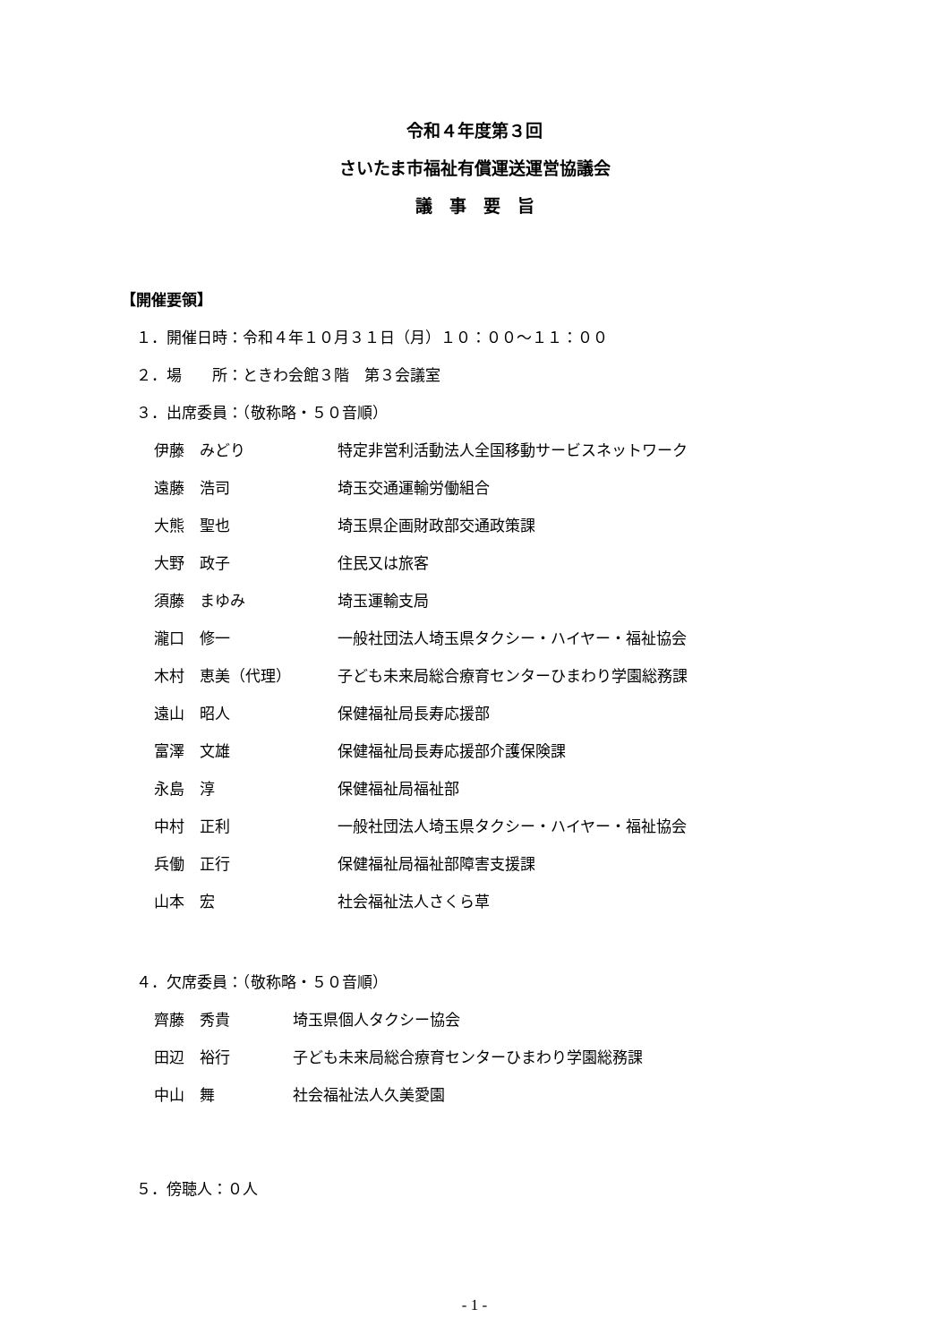令和４年度第３回
さいたま市福祉有償運送運営協議会
議　事　要　旨
【開催要領】
１．開催日時：令和４年１０月３１日（月）１０：００～１１：００
２．場　　所：ときわ会館３階　第３会議室
３．出席委員：（敬称略・５０音順）
| 伊藤 みどり | 特定非営利活動法人全国移動サービスネットワーク |
| 遠藤 浩司 | 埼玉交通運輸労働組合 |
| 大熊 聖也 | 埼玉県企画財政部交通政策課 |
| 大野 政子 | 住民又は旅客 |
| 須藤 まゆみ | 埼玉運輸支局 |
| 瀧口 修一 | 一般社団法人埼玉県タクシー・ハイヤー・福祉協会 |
| 木村 恵美（代理） | 子ども未来局総合療育センターひまわり学園総務課 |
| 遠山 昭人 | 保健福祉局長寿応援部 |
| 富澤 文雄 | 保健福祉局長寿応援部介護保険課 |
| 永島 淳 | 保健福祉局福祉部 |
| 中村 正利 | 一般社団法人埼玉県タクシー・ハイヤー・福祉協会 |
| 兵働 正行 | 保健福祉局福祉部障害支援課 |
| 山本 宏 | 社会福祉法人さくら草 |
４．欠席委員：（敬称略・５０音順）
| 齊藤 秀貴 | 埼玉県個人タクシー協会 |
| 田辺 裕行 | 子ども未来局総合療育センターひまわり学園総務課 |
| 中山 舞 | 社会福祉法人久美愛園 |
５．傍聴人：０人
- 1 -